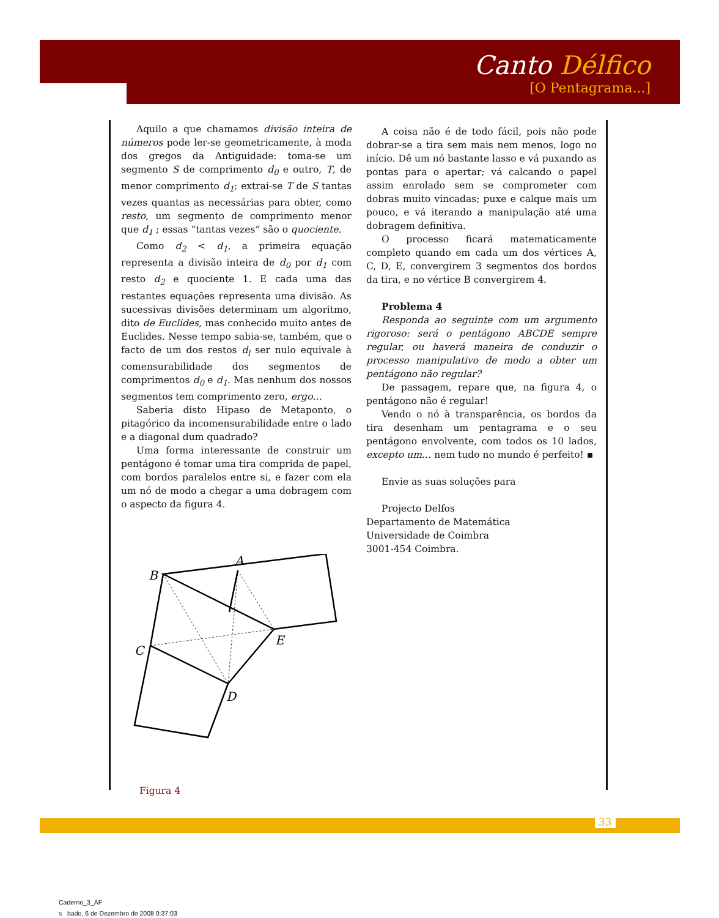Canto Délfico
[O Pentagrama...]
Aquilo a que chamamos divisão inteira de números pode ler-se geometricamente, à moda dos gregos da Antiguidade: toma-se um segmento S de comprimento d<sub>0</sub> e outro, T, de menor comprimento d<sub>1</sub>; extrai-se T de S tantas vezes quantas as necessárias para obter, como resto, um segmento de comprimento menor que d<sub>1</sub> ; essas “tantas vezes” são o quociente.
Como d<sub>2</sub> < d<sub>1</sub>, a primeira equação representa a divisão inteira de d<sub>0</sub> por d<sub>1</sub> com resto d<sub>2</sub> e quociente 1. E cada uma das restantes equações representa uma divisão. As sucessivas divisões determinam um algoritmo, dito de Euclides, mas conhecido muito antes de Euclides. Nesse tempo sabia-se, também, que o facto de um dos restos d<sub>i</sub> ser nulo equivale à comensurabilidade dos segmentos de comprimentos d<sub>0</sub> e d<sub>1</sub>. Mas nenhum dos nossos segmentos tem comprimento zero, ergo…
Saberia disto Hipaso de Metaponto, o pitagórico da incomensurabilidade entre o lado e a diagonal dum quadrado?
Uma forma interessante de construir um pentágono é tomar uma tira comprida de papel, com bordos paralelos entre si, e fazer com ela um nó de modo a chegar a uma dobragem com o aspecto da figura 4.
A
B
C
D
E
Figura 4
A coisa não é de todo fácil, pois não pode dobrar-se a tira sem mais nem menos, logo no início. Dê um nó bastante lasso e vá puxando as pontas para o apertar; vá calcando o papel assim enrolado sem se comprometer com dobras muito vincadas; puxe e calque mais um pouco, e vá iterando a manipulação até uma dobragem definitiva.
O processo ficará matematicamente completo quando em cada um dos vértices A, C, D, E, convergirem 3 segmentos dos bordos da tira, e no vértice B convergirem 4.
Problema 4
Responda ao seguinte com um argumento rigoroso: será o pentágono ABCDE sempre regular, ou haverá maneira de conduzir o processo manipulativo de modo a obter um pentágono não regular?
De passagem, repare que, na figura 4, o pentágono não é regular!
Vendo o nó à transparência, os bordos da tira desenham um pentagrama e o seu pentágono envolvente, com todos os 10 lados, excepto um… nem tudo no mundo é perfeito! ▪
Envie as suas soluções para
Projecto Delfos
Departamento de Matemática
Universidade de Coimbra
3001-454 Coimbra.
33
Caderno_3_AF
s bado, 6 de Dezembro de 2008 0:37:03